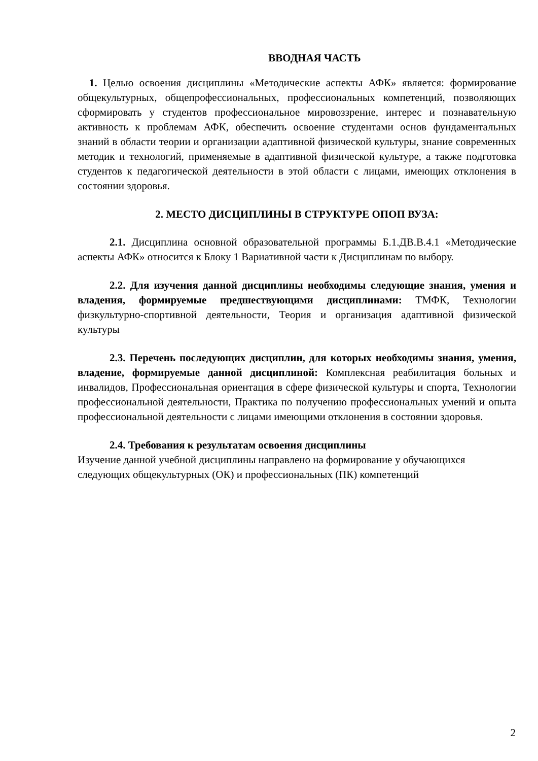ВВОДНАЯ ЧАСТЬ
1. Целью освоения дисциплины «Методические аспекты АФК» является: формирование общекультурных, общепрофессиональных, профессиональных компетенций, позволяющих сформировать у студентов профессиональное мировоззрение, интерес и познавательную активность к проблемам АФК, обеспечить освоение студентами основ фундаментальных знаний в области теории и организации адаптивной физической культуры, знание современных методик и технологий, применяемые в адаптивной физической культуре, а также подготовка студентов к педагогической деятельности в этой области с лицами, имеющих отклонения в состоянии здоровья.
2. МЕСТО ДИСЦИПЛИНЫ В СТРУКТУРЕ ОПОП ВУЗА:
2.1. Дисциплина основной образовательной программы Б.1.ДВ.В.4.1 «Методические аспекты АФК» относится к Блоку 1 Вариативной части к Дисциплинам по выбору.
2.2. Для изучения данной дисциплины необходимы следующие знания, умения и владения, формируемые предшествующими дисциплинами: ТМФК, Технологии физкультурно-спортивной деятельности, Теория и организация адаптивной физической культуры
2.3. Перечень последующих дисциплин, для которых необходимы знания, умения, владение, формируемые данной дисциплиной: Комплексная реабилитация больных и инвалидов, Профессиональная ориентация в сфере физической культуры и спорта, Технологии профессиональной деятельности, Практика по получению профессиональных умений и опыта профессиональной деятельности с лицами имеющими отклонения в состоянии здоровья.
2.4. Требования к результатам освоения дисциплины
Изучение данной учебной дисциплины направлено на формирование у обучающихся следующих общекультурных (ОК) и профессиональных (ПК) компетенций
2